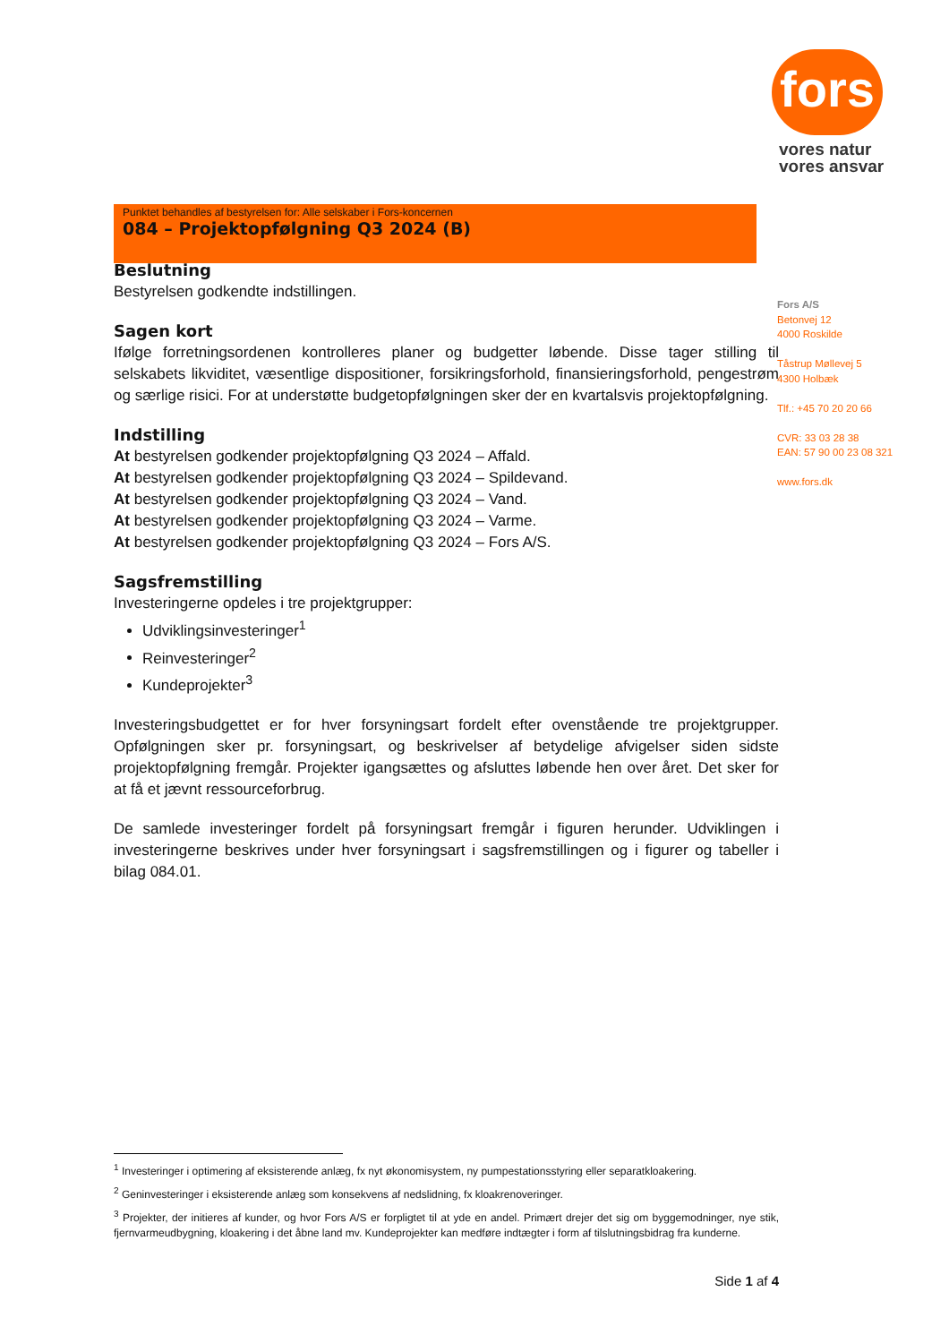fors
vores natur
vores ansvar
Punktet behandles af bestyrelsen for: Alle selskaber i Fors-koncernen
084 – Projektopfølgning Q3 2024 (B)
Beslutning
Bestyrelsen godkendte indstillingen.
Sagen kort
Ifølge forretningsordenen kontrolleres planer og budgetter løbende. Disse tager stilling til selskabets likviditet, væsentlige dispositioner, forsikringsforhold, finansieringsforhold, pengestrøm og særlige risici. For at understøtte budgetopfølgningen sker der en kvartalsvis projektopfølgning.
Indstilling
At bestyrelsen godkender projektopfølgning Q3 2024 – Affald.
At bestyrelsen godkender projektopfølgning Q3 2024 – Spildevand.
At bestyrelsen godkender projektopfølgning Q3 2024 – Vand.
At bestyrelsen godkender projektopfølgning Q3 2024 – Varme.
At bestyrelsen godkender projektopfølgning Q3 2024 – Fors A/S.
Sagsfremstilling
Investeringerne opdeles i tre projektgrupper:
Udviklingsinvesteringer<sup>1</sup>
Reinvesteringer<sup>2</sup>
Kundeprojekter<sup>3</sup>
Investeringsbudgettet er for hver forsyningsart fordelt efter ovenstående tre projektgrupper. Opfølgningen sker pr. forsyningsart, og beskrivelser af betydelige afvigelser siden sidste projektopfølgning fremgår. Projekter igangsættes og afsluttes løbende hen over året. Det sker for at få et jævnt ressourceforbrug.
De samlede investeringer fordelt på forsyningsart fremgår i figuren herunder. Udviklingen i investeringerne beskrives under hver forsyningsart i sagsfremstillingen og i figurer og tabeller i bilag 084.01.
Fors A/S
Betonvej 12
4000 Roskilde
Tåstrup Møllevej 5
4300 Holbæk
Tlf.: +45 70 20 20 66
CVR: 33 03 28 38
EAN: 57 90 00 23 08 321
www.fors.dk
<sup>1</sup> Investeringer i optimering af eksisterende anlæg, fx nyt økonomisystem, ny pumpestationsstyring eller separatkloakering.
<sup>2</sup> Geninvesteringer i eksisterende anlæg som konsekvens af nedslidning, fx kloakrenoveringer.
<sup>3</sup> Projekter, der initieres af kunder, og hvor Fors A/S er forpligtet til at yde en andel. Primært drejer det sig om byggemodninger, nye stik, fjernvarmeudbygning, kloakering i det åbne land mv. Kundeprojekter kan medføre indtægter i form af tilslutningsbidrag fra kunderne.
Side 1 af 4